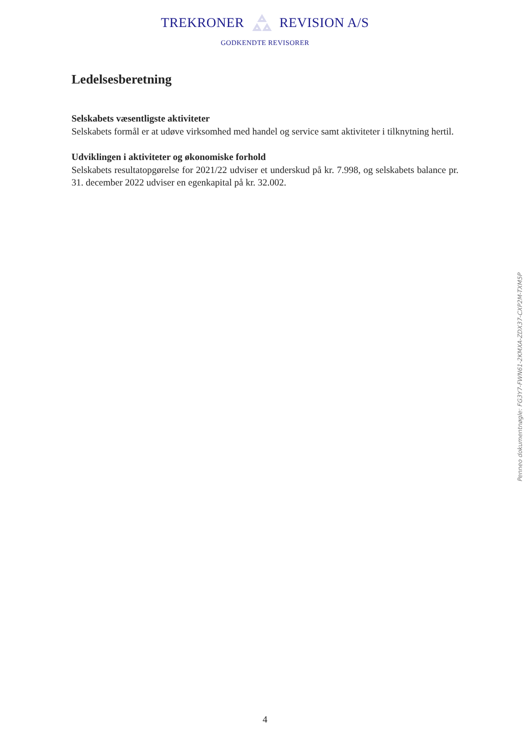TREKRONER REVISION A/S
GODKENDTE REVISORER
Ledelsesberetning
Selskabets væsentligste aktiviteter
Selskabets formål er at udøve virksomhed med handel og service samt aktiviteter i tilknytning hertil.
Udviklingen i aktiviteter og økonomiske forhold
Selskabets resultatopgørelse for 2021/22 udviser et underskud på kr. 7.998, og selskabets balance pr. 31. december 2022 udviser en egenkapital på kr. 32.002.
Penneo dokumentnøgle: FG3Y7-FWN61-2KMXA-ZDX37-CXP2M-TXM5P
4